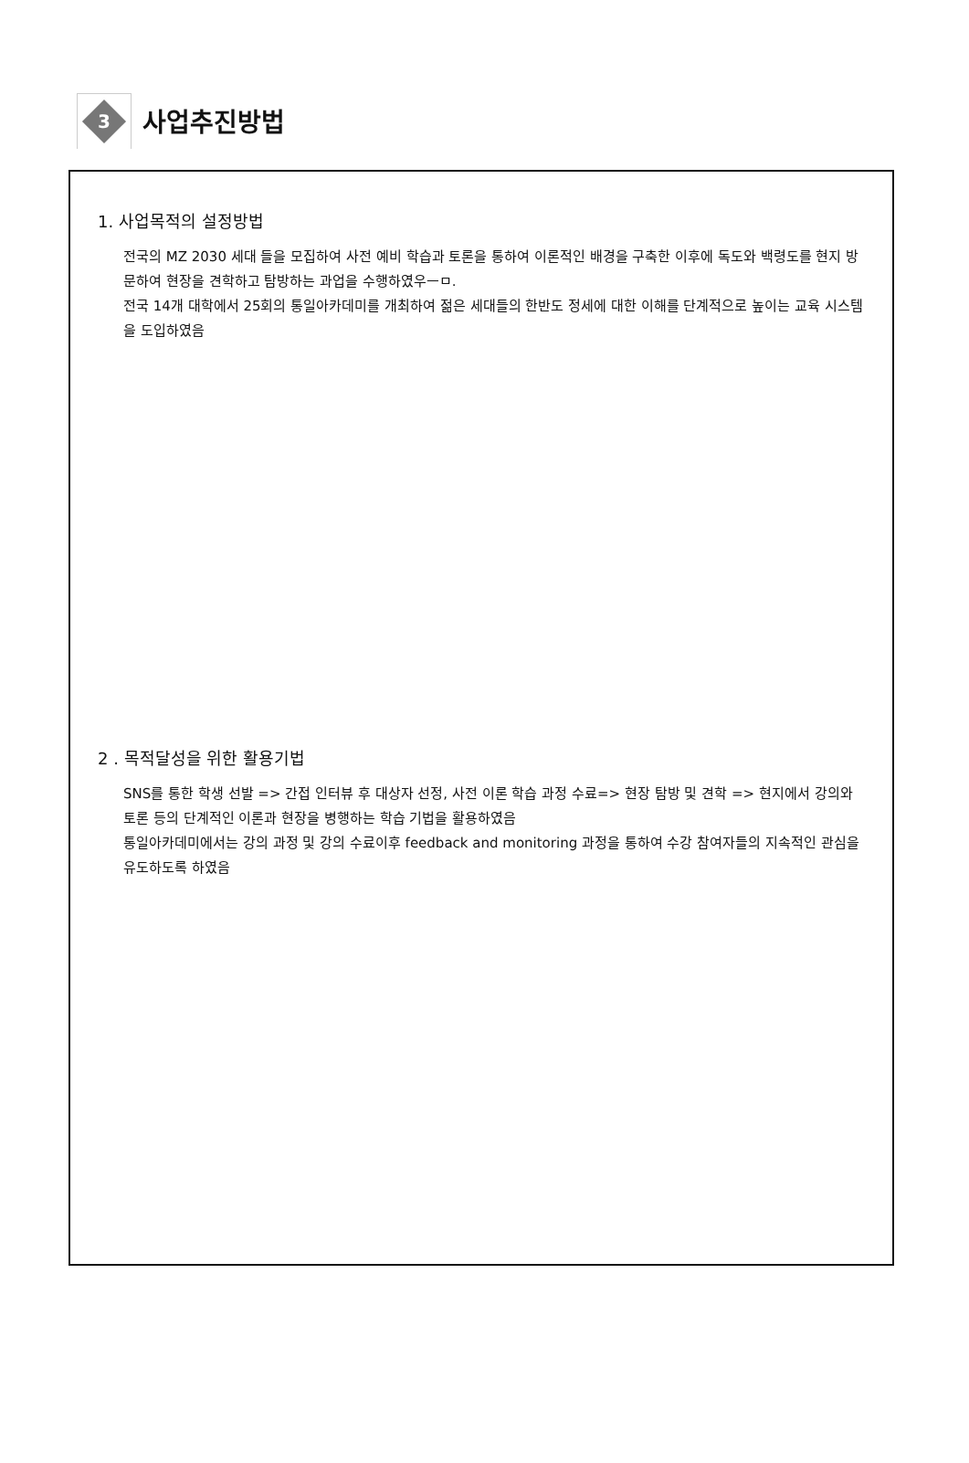3
사업추진방법
1. 사업목적의 설정방법
전국의 MZ 2030 세대 들을 모집하여 사전 예비 학습과 토론을 통하여 이론적인 배경을 구축한 이후에 독도와 백령도를 현지 방문하여 현장을 견학하고 탐방하는 과업을 수행하였우ㅡㅁ.
전국 14개 대학에서 25회의 통일아카데미를 개최하여 젊은 세대들의 한반도 정세에 대한 이해를 단계적으로 높이는 교육 시스템을 도입하였음
2 . 목적달성을 위한 활용기법
SNS를 통한 학생 선발 => 간접 인터뷰 후 대상자 선정, 사전 이론 학습 과정 수료=> 현장 탐방 및 견학 => 현지에서 강의와 토론 등의 단계적인 이론과 현장을 병행하는 학습 기법을 활용하였음
통일아카데미에서는 강의 과정 및 강의 수료이후 feedback and monitoring 과정을 통하여 수강 참여자들의 지속적인 관심을 유도하도록 하였음